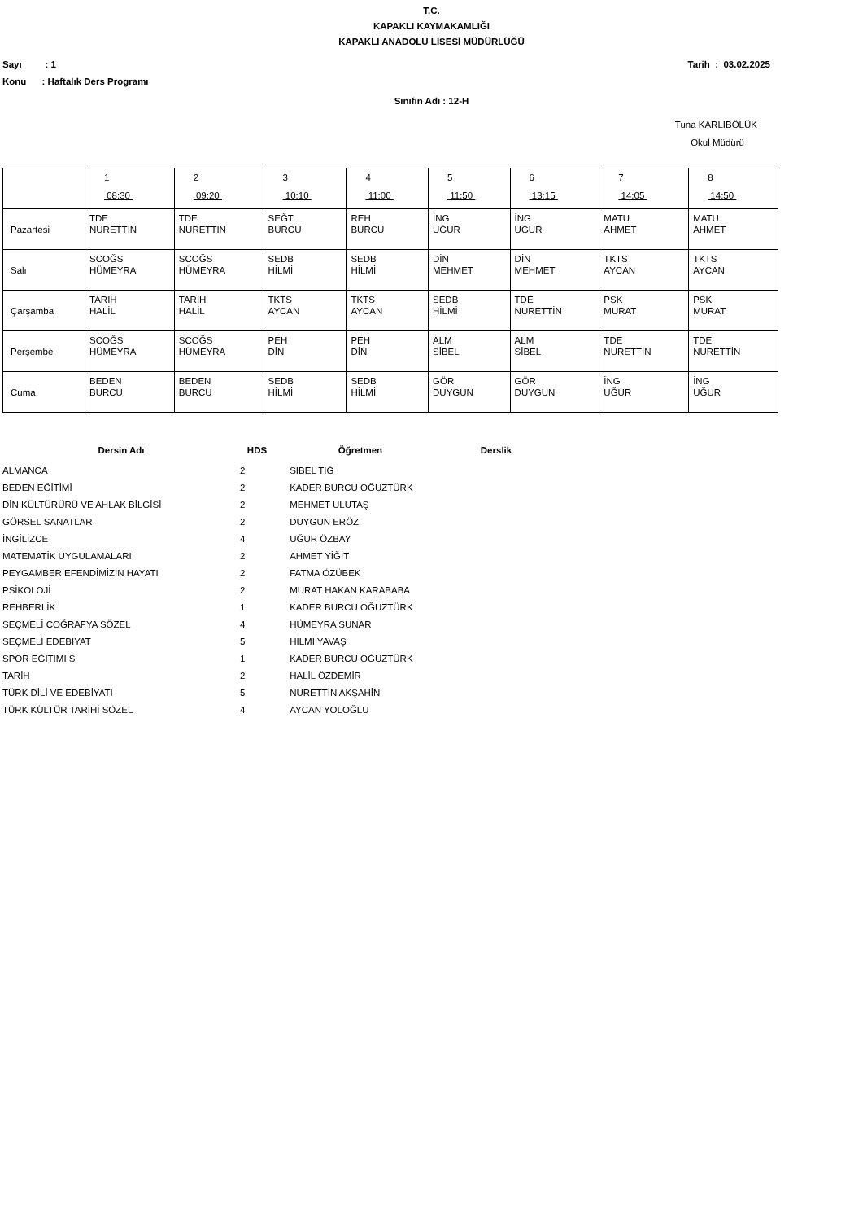T.C.
KAPAKLI KAYMAKAMLIĞI
KAPAKLI ANADOLU LİSESİ MÜDÜRLÜĞÜ
Sayı : 1 Tarih : 03.02.2025
Konu : Haftalık Ders Programı
Sınıfın Adı : 12-H
Tuna KARLIBÖLÜK
Okul Müdürü
| | 1 08:30 | 2 09:20 | 3 10:10 | 4 11:00 | 5 11:50 | 6 13:15 | 7 14:05 | 8 14:50 |
| Pazartesi | TDE NURETTİN | TDE NURETTİN | SEĞT BURCU | REH BURCU | İNG UĞUR | İNG UĞUR | MATU AHMET | MATU AHMET |
| Salı | SCOĞS HÜMEYRA | SCOĞS HÜMEYRA | SEDB HİLMİ | SEDB HİLMİ | DİN MEHMET | DİN MEHMET | TKTS AYCAN | TKTS AYCAN |
| Çarşamba | TARİH HALİL | TARİH HALİL | TKTS AYCAN | TKTS AYCAN | SEDB HİLMİ | TDE NURETTİN | PSK MURAT | PSK MURAT |
| Perşembe | SCOĞS HÜMEYRA | SCOĞS HÜMEYRA | PEH DİN | PEH DİN | ALM SİBEL | ALM SİBEL | TDE NURETTİN | TDE NURETTİN |
| Cuma | BEDEN BURCU | BEDEN BURCU | SEDB HİLMİ | SEDB HİLMİ | GÖR DUYGUN | GÖR DUYGUN | İNG UĞUR | İNG UĞUR |
| Dersin Adı | HDS | Öğretmen | Derslik |
| --- | --- | --- | --- |
| ALMANCA | 2 | SİBEL TIĞ | |
| BEDEN EĞİTİMİ | 2 | KADER BURCU OĞUZTÜRK | |
| DİN KÜLTÜRÜRÜ VE AHLAK BİLGİSİ | 2 | MEHMET ULUTAŞ | |
| GÖRSEL SANATLAR | 2 | DUYGUN ERÖZ | |
| İNGİLİZCE | 4 | UĞUR ÖZBAY | |
| MATEMATİK UYGULAMALARI | 2 | AHMET YİĞİT | |
| PEYGAMBER EFENDİMİZİN HAYATI | 2 | FATMA ÖZÜBEK | |
| PSİKOLOJİ | 2 | MURAT HAKAN KARABABA | |
| REHBERLİK | 1 | KADER BURCU OĞUZTÜRK | |
| SEÇMELİ COĞRAFYA SÖZEL | 4 | HÜMEYRA SUNAR | |
| SEÇMELİ EDEBİYAT | 5 | HİLMİ YAVAŞ | |
| SPOR EĞİTİMİ S | 1 | KADER BURCU OĞUZTÜRK | |
| TARİH | 2 | HALİL ÖZDEMİR | |
| TÜRK DİLİ VE EDEBİYATI | 5 | NURETTİN AKŞAHİN | |
| TÜRK KÜLTÜR TARİHİ SÖZEL | 4 | AYCAN YOLOĞLU | |